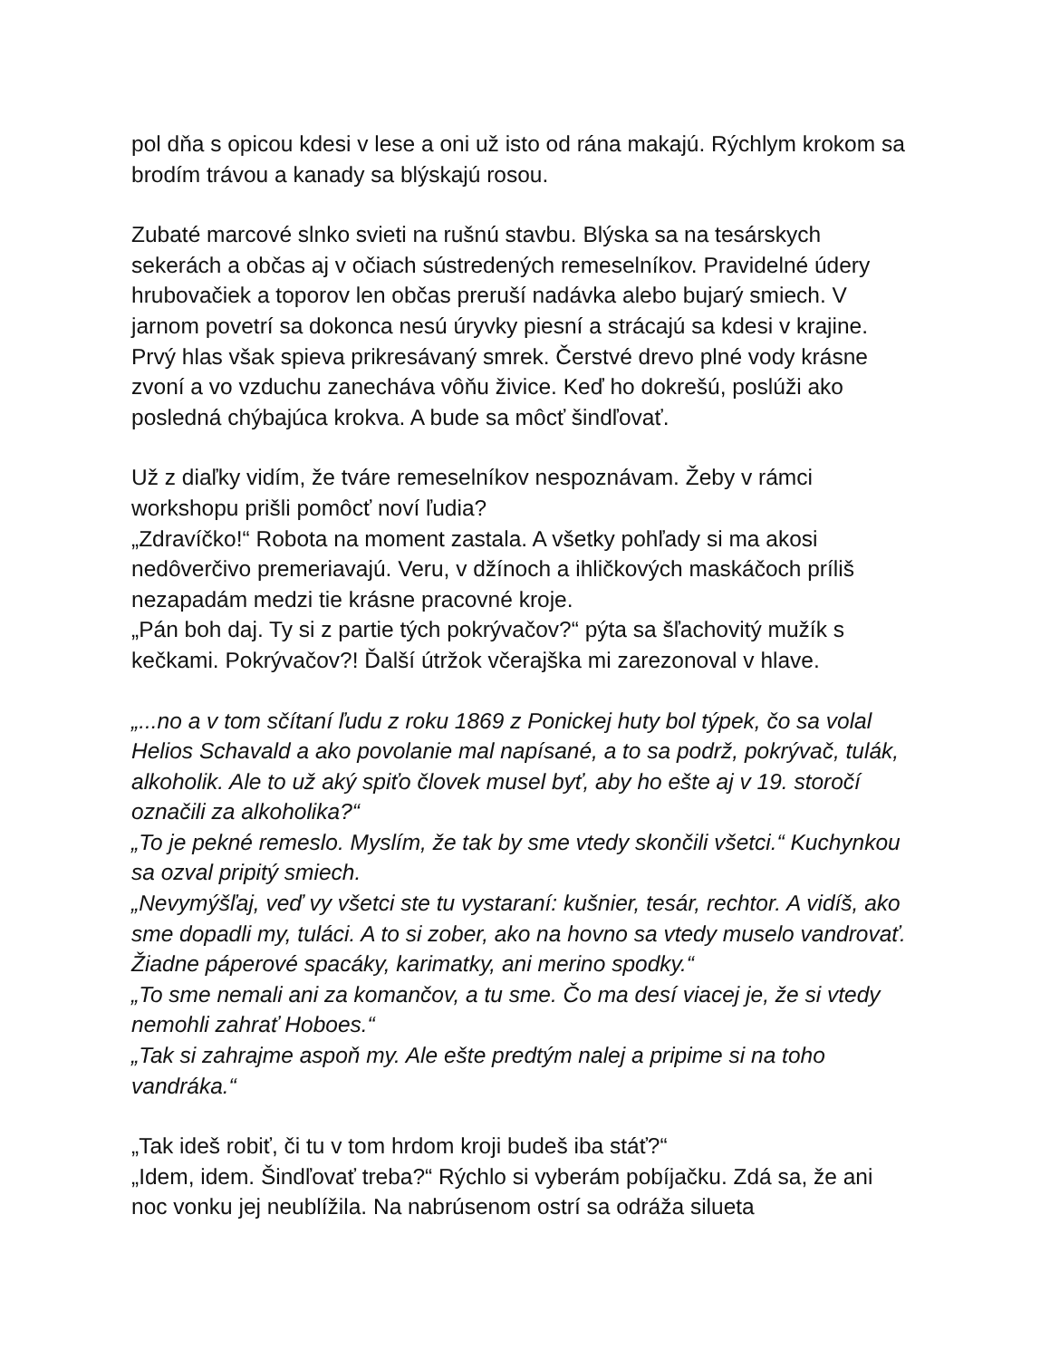pol dňa s opicou kdesi v lese a oni už isto od rána makajú. Rýchlym krokom sa brodím trávou a kanady sa blýskajú rosou.
Zubaté marcové slnko svieti na rušnú stavbu. Blýska sa na tesárskych sekerách a občas aj v očiach sústredených remeselníkov. Pravidelné údery hrubovačiek a toporov len občas preruší nadávka alebo bujarý smiech. V jarnom povetrí sa dokonca nesú úryvky piesní a strácajú sa kdesi v krajine. Prvý hlas však spieva prikresávaný smrek. Čerstvé drevo plné vody krásne zvoní a vo vzduchu zanecháva vôňu živice. Keď ho dokrešú, poslúži ako posledná chýbajúca krokva. A bude sa môcť šindľovať.
Už z diaľky vidím, že tváre remeselníkov nespoznávam. Žeby v rámci workshopu prišli pomôcť noví ľudia?
„Zdravíčko!“ Robota na moment zastala. A všetky pohľady si ma akosi nedôverčivo premeriavajú. Veru, v džínoch a ihličkových maskáčoch príliš nezapadám medzi tie krásne pracovné kroje.
„Pán boh daj. Ty si z partie tých pokrývačov?“ pýta sa šľachovitý mužík s kečkami. Pokrývačov?! Ďalší útržok včerajška mi zarezonoval v hlave.
„...no a v tom sčítaní ľudu z roku 1869 z Ponickej huty bol týpek, čo sa volal Helios Schavald a ako povolanie mal napísané, a to sa podrž, pokrývač, tulák, alkoholik. Ale to už aký spiťo človek musel byť, aby ho ešte aj v 19. storočí označili za alkoholika?“
„To je pekné remeslo. Myslím, že tak by sme vtedy skončili všetci.“ Kuchynkou sa ozval pripitý smiech.
„Nevymýšľaj, veď vy všetci ste tu vystaraní: kušnier, tesár, rechtor. A vidíš, ako sme dopadli my, tuláci. A to si zober, ako na hovno sa vtedy muselo vandrovať. Žiadne páperové spacáky, karimatky, ani merino spodky.“
„To sme nemali ani za komančov, a tu sme. Čo ma desí viacej je, že si vtedy nemohli zahrať Hoboes.“
„Tak si zahrajme aspoň my. Ale ešte predtým nalej a pripime si na toho vandráka.“
„Tak ideš robiť, či tu v tom hrdom kroji budeš iba stáť?“
„Idem, idem. Šindľovať treba?“ Rýchlo si vyberám pobíjačku. Zdá sa, že ani noc vonku jej neublížila. Na nabrúsenom ostrí sa odráža silueta